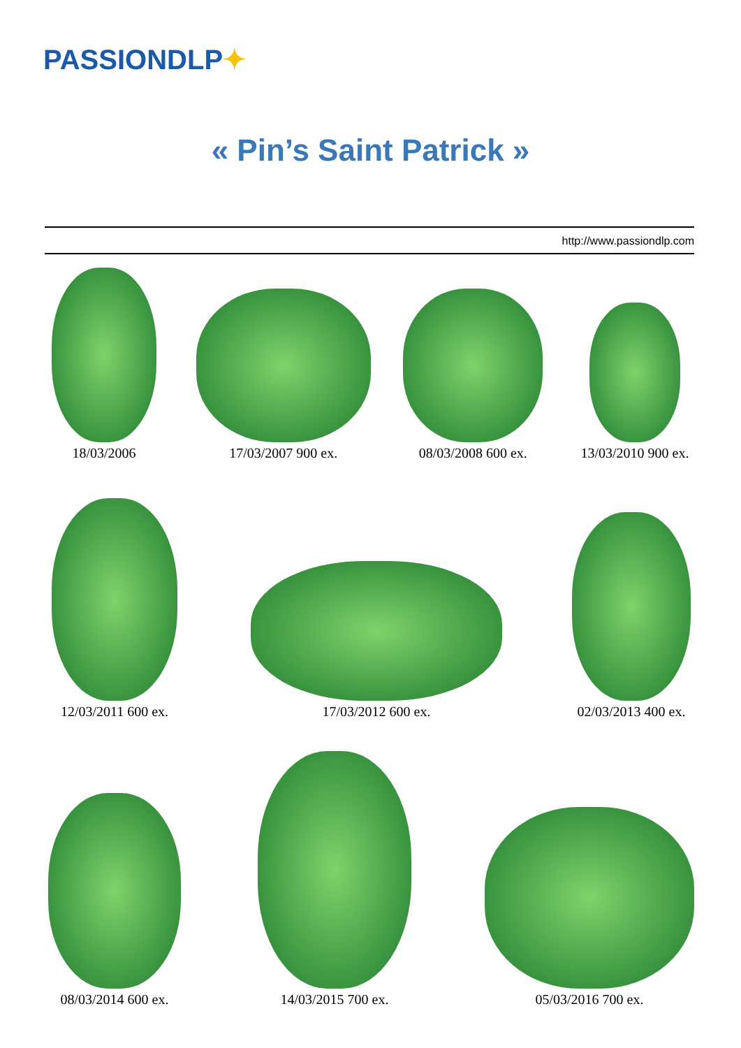PASSIONDLP✦
« Pin’s Saint Patrick »
http://www.passiondlp.com
18/03/2006
17/03/2007 900 ex.
08/03/2008 600 ex.
13/03/2010 900 ex.
12/03/2011 600 ex.
17/03/2012 600 ex.
02/03/2013 400 ex.
08/03/2014 600 ex.
14/03/2015 700 ex.
05/03/2016 700 ex.